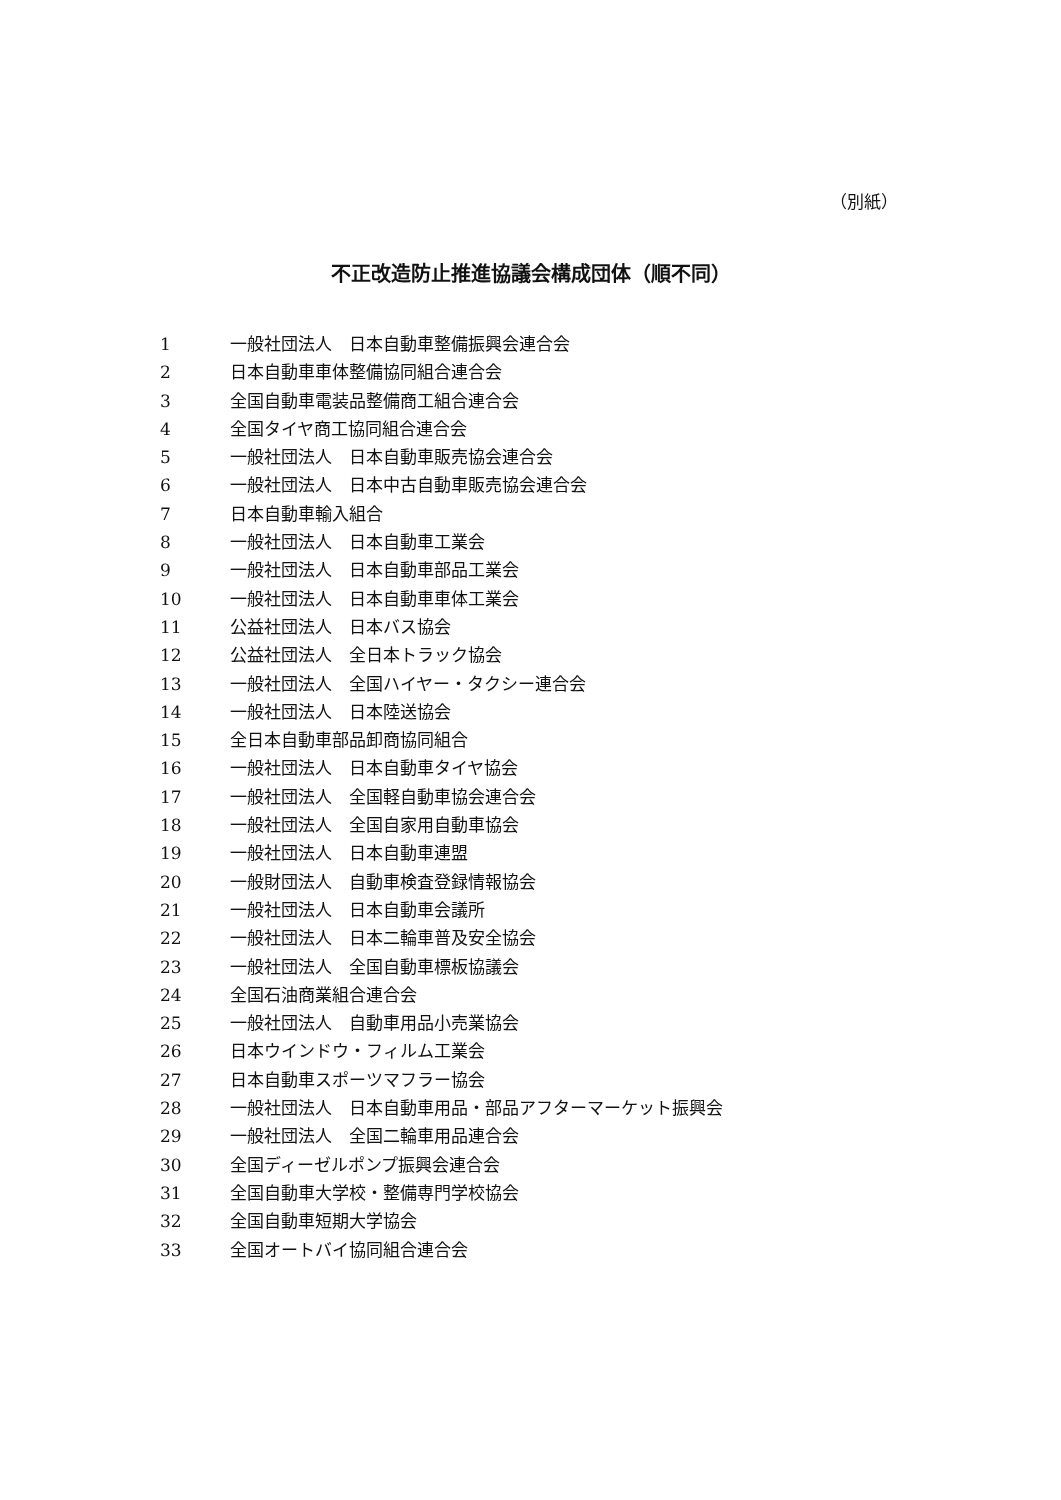（別紙）
不正改造防止推進協議会構成団体（順不同）
1 一般社団法人　日本自動車整備振興会連合会
2 日本自動車車体整備協同組合連合会
3 全国自動車電装品整備商工組合連合会
4 全国タイヤ商工協同組合連合会
5 一般社団法人　日本自動車販売協会連合会
6 一般社団法人　日本中古自動車販売協会連合会
7 日本自動車輸入組合
8 一般社団法人　日本自動車工業会
9 一般社団法人　日本自動車部品工業会
10 一般社団法人　日本自動車車体工業会
11 公益社団法人　日本バス協会
12 公益社団法人　全日本トラック協会
13 一般社団法人　全国ハイヤー・タクシー連合会
14 一般社団法人　日本陸送協会
15 全日本自動車部品卸商協同組合
16 一般社団法人　日本自動車タイヤ協会
17 一般社団法人　全国軽自動車協会連合会
18 一般社団法人　全国自家用自動車協会
19 一般社団法人　日本自動車連盟
20 一般財団法人　自動車検査登録情報協会
21 一般社団法人　日本自動車会議所
22 一般社団法人　日本二輪車普及安全協会
23 一般社団法人　全国自動車標板協議会
24 全国石油商業組合連合会
25 一般社団法人　自動車用品小売業協会
26 日本ウインドウ・フィルム工業会
27 日本自動車スポーツマフラー協会
28 一般社団法人　日本自動車用品・部品アフターマーケット振興会
29 一般社団法人　全国二輪車用品連合会
30 全国ディーゼルポンプ振興会連合会
31 全国自動車大学校・整備専門学校協会
32 全国自動車短期大学協会
33 全国オートバイ協同組合連合会